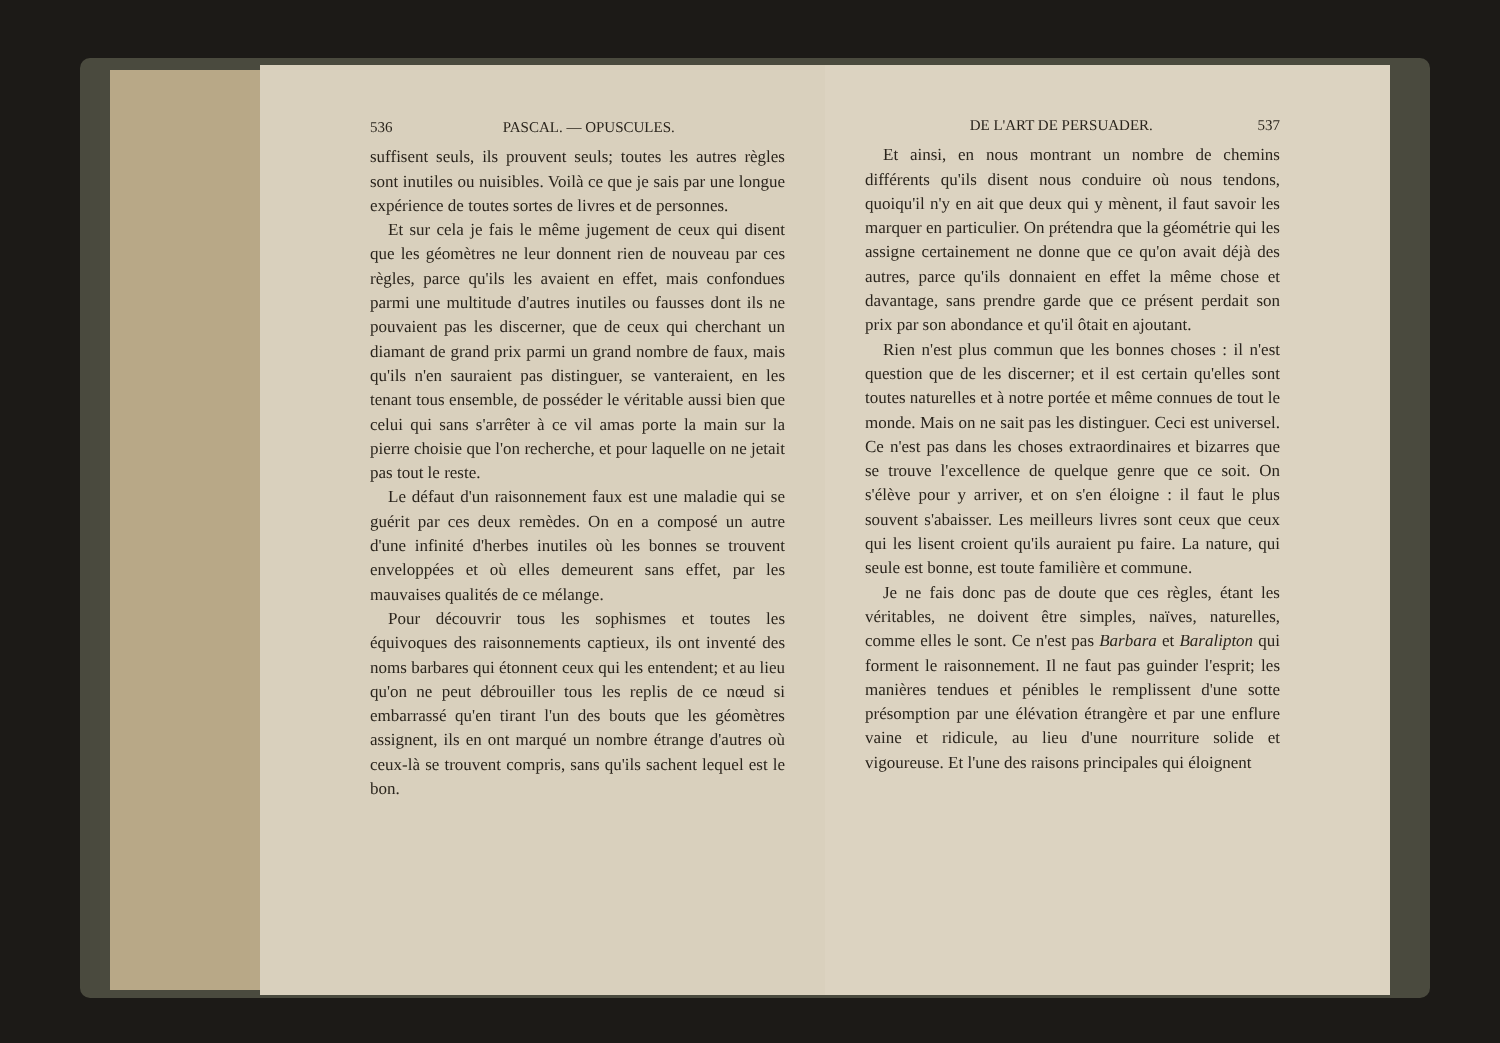536 PASCAL. — OPUSCULES.
suffisent seuls, ils prouvent seuls; toutes les autres règles sont inutiles ou nuisibles. Voilà ce que je sais par une longue expérience de toutes sortes de livres et de personnes.
Et sur cela je fais le même jugement de ceux qui disent que les géomètres ne leur donnent rien de nouveau par ces règles, parce qu'ils les avaient en effet, mais confondues parmi une multitude d'autres inutiles ou fausses dont ils ne pouvaient pas les discerner, que de ceux qui cherchant un diamant de grand prix parmi un grand nombre de faux, mais qu'ils n'en sauraient pas distinguer, se vanteraient, en les tenant tous ensemble, de posséder le véritable aussi bien que celui qui sans s'arrêter à ce vil amas porte la main sur la pierre choisie que l'on recherche, et pour laquelle on ne jetait pas tout le reste.
Le défaut d'un raisonnement faux est une maladie qui se guérit par ces deux remèdes. On en a composé un autre d'une infinité d'herbes inutiles où les bonnes se trouvent enveloppées et où elles demeurent sans effet, par les mauvaises qualités de ce mélange.
Pour découvrir tous les sophismes et toutes les équivoques des raisonnements captieux, ils ont inventé des noms barbares qui étonnent ceux qui les entendent; et au lieu qu'on ne peut débrouiller tous les replis de ce nœud si embarrassé qu'en tirant l'un des bouts que les géomètres assignent, ils en ont marqué un nombre étrange d'autres où ceux-là se trouvent compris, sans qu'ils sachent lequel est le bon.
DE L'ART DE PERSUADER. 537
Et ainsi, en nous montrant un nombre de chemins différents qu'ils disent nous conduire où nous tendons, quoiqu'il n'y en ait que deux qui y mènent, il faut savoir les marquer en particulier. On prétendra que la géométrie qui les assigne certainement ne donne que ce qu'on avait déjà des autres, parce qu'ils donnaient en effet la même chose et davantage, sans prendre garde que ce présent perdait son prix par son abondance et qu'il ôtait en ajoutant.
Rien n'est plus commun que les bonnes choses : il n'est question que de les discerner; et il est certain qu'elles sont toutes naturelles et à notre portée et même connues de tout le monde. Mais on ne sait pas les distinguer. Ceci est universel. Ce n'est pas dans les choses extraordinaires et bizarres que se trouve l'excellence de quelque genre que ce soit. On s'élève pour y arriver, et on s'en éloigne : il faut le plus souvent s'abaisser. Les meilleurs livres sont ceux que ceux qui les lisent croient qu'ils auraient pu faire. La nature, qui seule est bonne, est toute familière et commune.
Je ne fais donc pas de doute que ces règles, étant les véritables, ne doivent être simples, naïves, naturelles, comme elles le sont. Ce n'est pas Barbara et Baralipton qui forment le raisonnement. Il ne faut pas guinder l'esprit; les manières tendues et pénibles le remplissent d'une sotte présomption par une élévation étrangère et par une enflure vaine et ridicule, au lieu d'une nourriture solide et vigoureuse. Et l'une des raisons principales qui éloignent